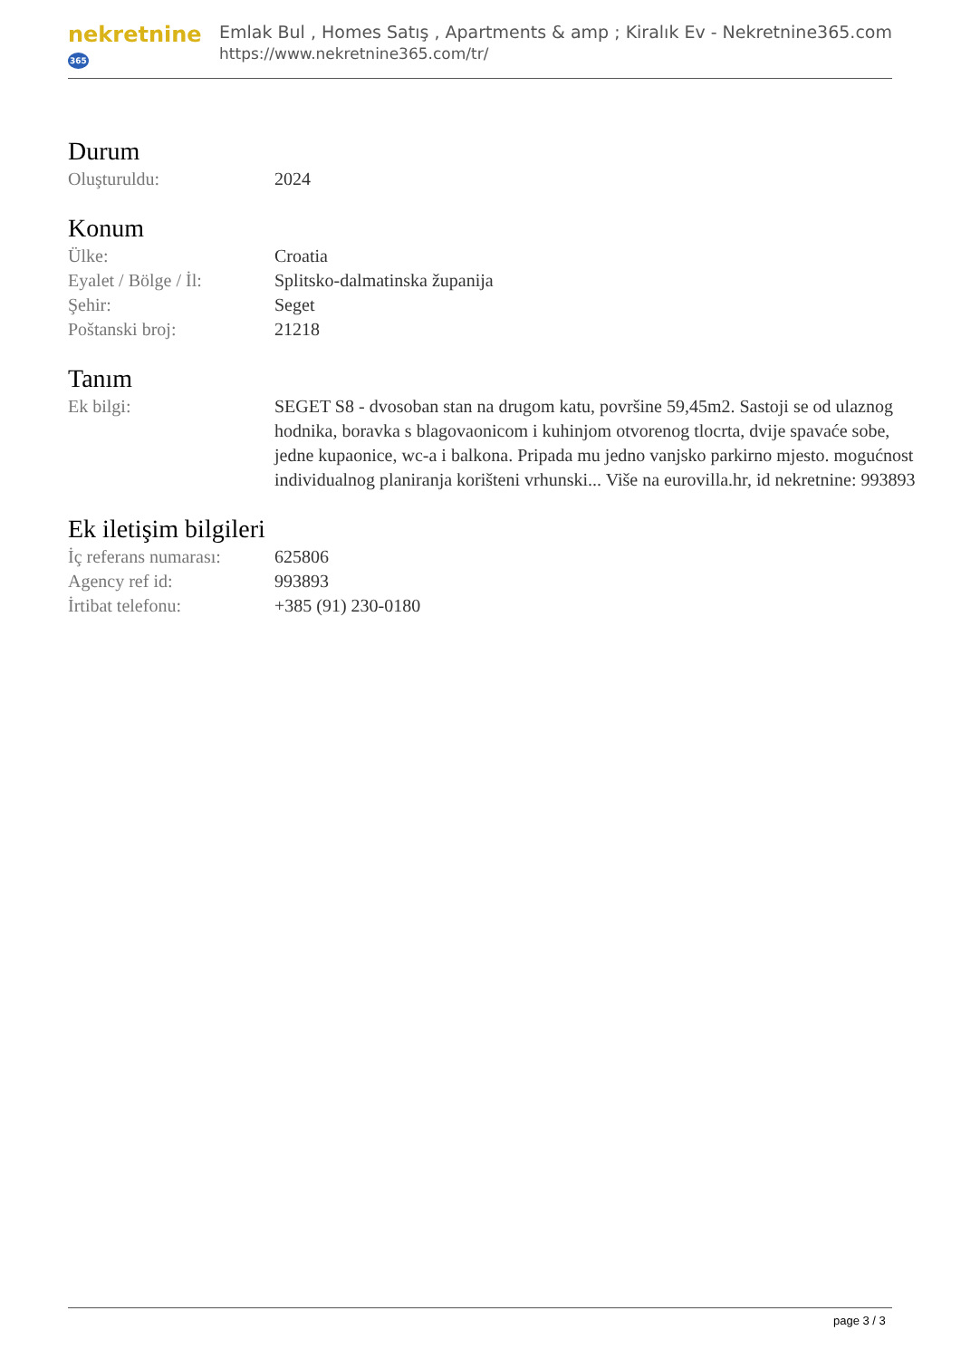nekretnine365
Emlak Bul , Homes Satış , Apartments & amp ; Kiralık Ev - Nekretnine365.com
https://www.nekretnine365.com/tr/
Durum
| Oluşturuldu: | 2024 |
Konum
| Ülke: | Croatia |
| Eyalet / Bölge / İl: | Splitsko-dalmatinska županija |
| Şehir: | Seget |
| Poštanski broj: | 21218 |
Tanım
| Ek bilgi: | SEGET S8 - dvosoban stan na drugom katu, površine 59,45m2. Sastoji se od ulaznog hodnika, boravka s blagovaonicom i kuhinjom otvorenog tlocrta, dvije spavaće sobe, jedne kupaonice, wc-a i balkona. Pripada mu jedno vanjsko parkirno mjesto. mogućnost individualnog planiranja korišteni vrhunski... Više na eurovilla.hr, id nekretnine: 993893 |
Ek iletişim bilgileri
| İç referans numarası: | 625806 |
| Agency ref id: | 993893 |
| İrtibat telefonu: | +385 (91) 230-0180 |
page 3 / 3